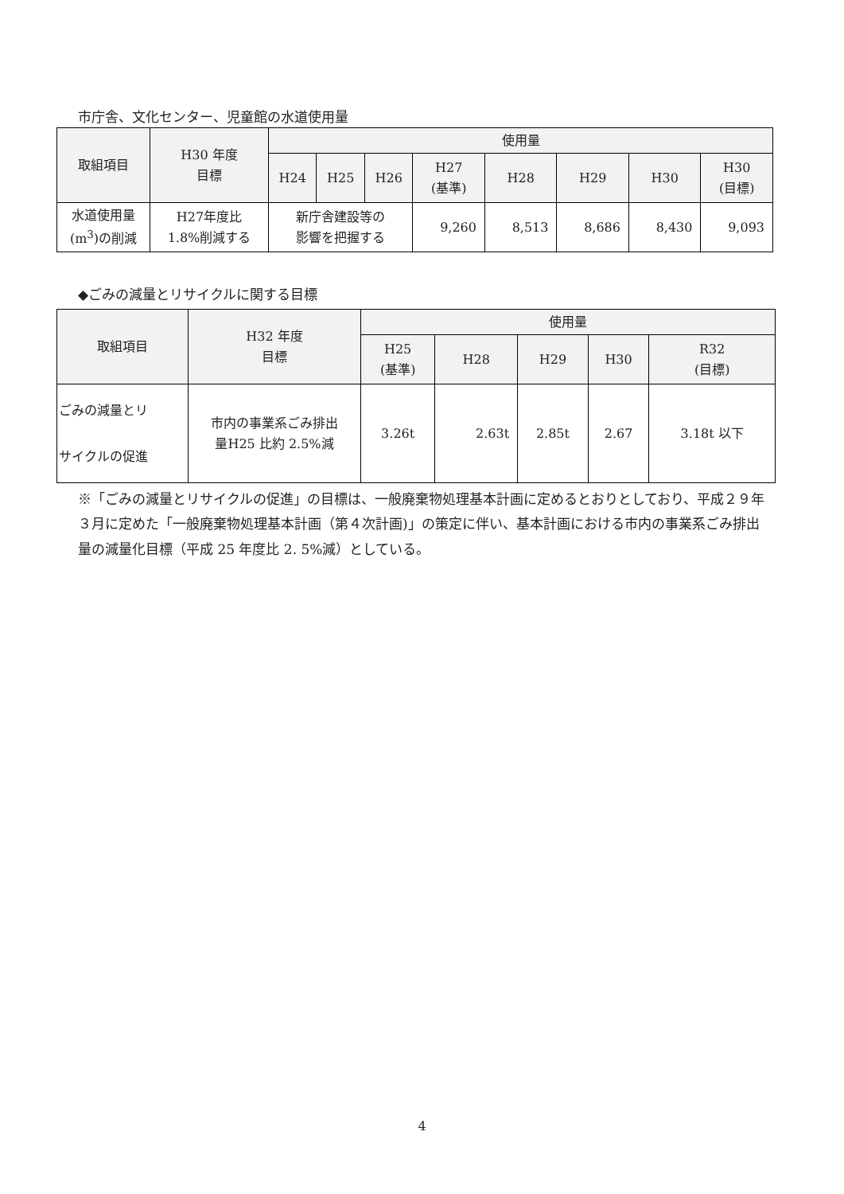市庁舎、文化センター、児童館の水道使用量
| 取組項目 | H30 年度 目標 | 使用量 | | | | | | | |
| --- | --- | --- | --- | --- | --- | --- | --- | --- | --- |
| | | H24 | H25 | H26 | H27 (基準) | H28 | H29 | H30 | H30 (目標) |
| 水道使用量 (m<sup>3</sup>)の削減 | H27年度比 1.8%削減する | 新庁舎建設等の 影響を把握する | | | 9,260 | 8,513 | 8,686 | 8,430 | 9,093 |
◆ごみの減量とリサイクルに関する目標
| 取組項目 | H32 年度 目標 | 使用量 | | | | |
| --- | --- | --- | --- | --- | --- | --- |
| | | H25 (基準) | H28 | H29 | H30 | R32 (目標) |
| ごみの減量とリ サイクルの促進 | 市内の事業系ごみ排出 量H25 比約 2.5%減 | 3.26t | 2.63t | 2.85t | 2.67 | 3.18t 以下 |
※「ごみの減量とリサイクルの促進」の目標は、一般廃棄物処理基本計画に定めるとおりとしており、平成２９年３月に定めた「一般廃棄物処理基本計画（第４次計画)」の策定に伴い、基本計画における市内の事業系ごみ排出量の減量化目標（平成 25 年度比 2. 5%減）としている。
4